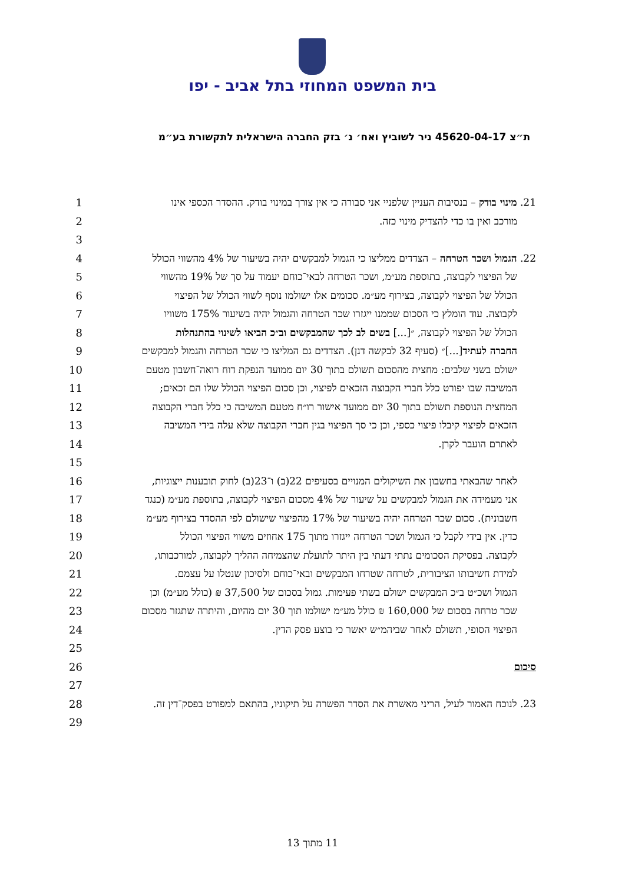בית המשפט המחוזי בתל אביב - יפו
ת״צ 45620-04-17 ניר לשוביץ ואח׳ נ׳ בזק החברה הישראלית לתקשורת בע״מ
1 21. מינוי בודק – בנסיבות העניין שלפניי אני סבורה כי אין צורך במינוי בודק. ההסדר הכספי אינו
2 מורכב ואין בו כדי להצדיק מינוי כזה.
3
4 22. הגמול ושכר הטרחה – הצדדים ממליצו כי הגמול למבקשים יהיה בשיעור של 4% מהשווי הכולל
5 של הפיצוי לקבוצה, בתוספת מע״מ, ושכר הטרחה לבאי־כוחם יעמוד על סך של 19% מהשווי
6 הכולל של הפיצוי לקבוצה, בצירוף מע״מ. סכומים אלו ישולמו נוסף לשווי הכולל של הפיצוי
7 לקבוצה. עוד הומלץ כי הסכום שממנו ייגזרו שכר הטרחה והגמול יהיה בשיעור 175% משוויו
8 הכולל של הפיצוי לקבוצה, ״[...] בשים לב לכך שהמבקשים וב״כ הביאו לשינוי בהתנהלות
9 החברה לעתיד[...]״ (סעיף 32 לבקשה דנן). הצדדים גם המליצו כי שכר הטרחה והגמול למבקשים
10 ישולם בשני שלבים: מחצית מהסכום תשולם בתוך 30 יום ממועד הנפקת דוח רואה־חשבון מטעם
11 המשיבה שבו יפורט כלל חברי הקבוצה הזכאים לפיצוי, וכן סכום הפיצוי הכולל שלו הם זכאים;
12 המחצית הנוספת תשולם בתוך 30 יום ממועד אישור רו״ח מטעם המשיבה כי כלל חברי הקבוצה
13 הזכאים לפיצוי קיבלו פיצוי כספי, וכן כי סך הפיצוי בגין חברי הקבוצה שלא עלה בידי המשיבה
14 לאתרם הועבר לקרן.
15
16 לאחר שהבאתי בחשבון את השיקולים המנויים בסעיפים 22(ב) ו־23(ב) לחוק תובענות ייצוגיות,
17 אני מעמידה את הגמול למבקשים על שיעור של 4% מסכום הפיצוי לקבוצה, בתוספת מע״מ (כנגד
18 חשבונית). סכום שכר הטרחה יהיה בשיעור של 17% מהפיצוי שישולם לפי ההסדר בצירוף מע״מ
19 כדין. אין בידי לקבל כי הגמול ושכר הטרחה ייגזרו מתוך 175 אחוזים משווי הפיצוי הכולל
20 לקבוצה. בפסיקת הסכומים נתתי דעתי בין היתר לתועלת שהצמיחה ההליך לקבוצה, למורכבותו,
21 למידת חשיבותו הציבורית, לטרחה שטרחו המבקשים ובאי־כוחם ולסיכון שנטלו על עצמם.
22 הגמול ושכ״ט ב״כ המבקשים ישולם בשתי פעימות. גמול בסכום של 37,500 ₪ (כולל מע״מ) וכן
23 שכר טרחה בסכום של 160,000 ₪ כולל מע״מ ישולמו תוך 30 יום מהיום, והיתרה שתגזר מסכום
24 הפיצוי הסופי, תשולם לאחר שביהמ״ש יאשר כי בוצע פסק הדין.
25
26 סיכום
27
28 23. לנוכח האמור לעיל, הריני מאשרת את הסדר הפשרה על תיקוניו, בהתאם למפורט בפסק־דין זה.
29
11 מתוך 13